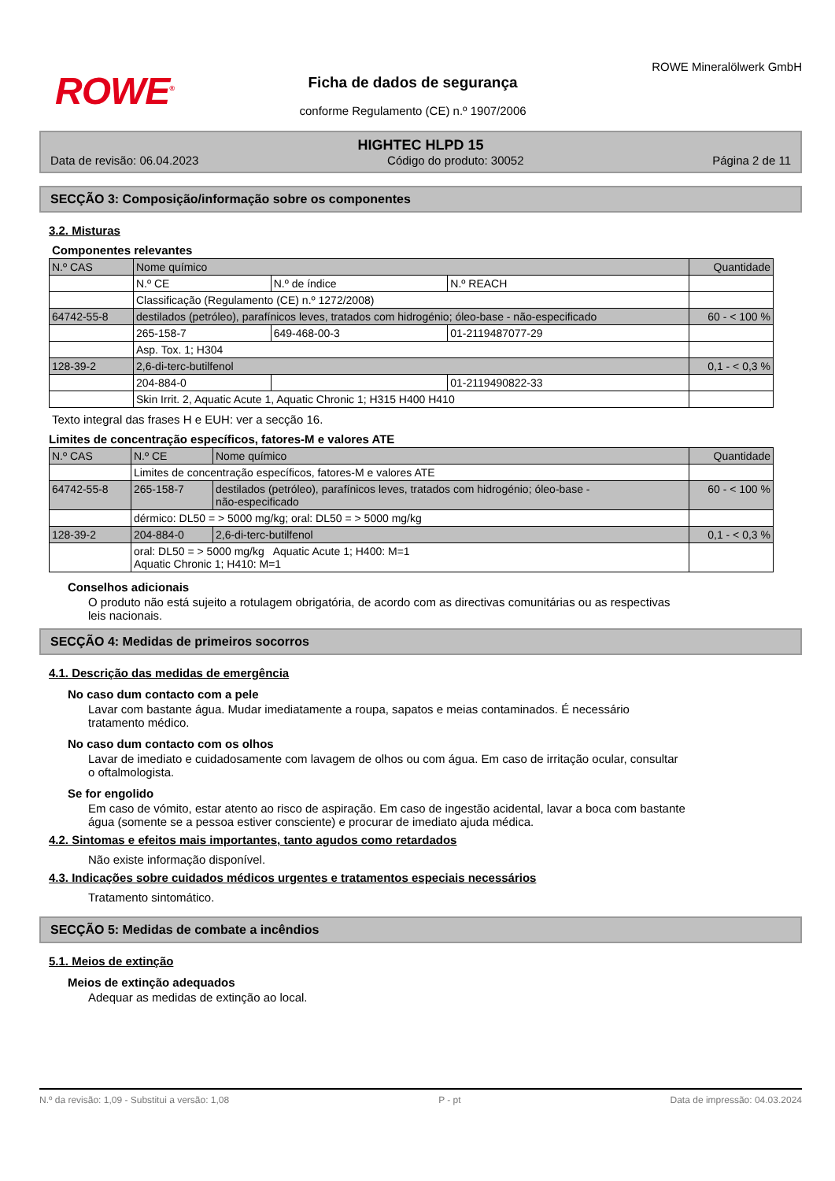ROWE<sup>®</sup>
Ficha de dados de segurança
conforme Regulamento (CE) n.º 1907/2006
ROWE Mineralölwerk GmbH
HIGHTEC HLPD 15
Data de revisão: 06.04.2023 Código do produto: 30052 Página 2 de 11
SECÇÃO 3: Composição/informação sobre os componentes
3.2. Misturas
Componentes relevantes
| N.º CAS | Nome químico | | | Quantidade |
| --- | --- | --- | --- | --- |
| | N.º CE | N.º de índice | N.º REACH | |
| | Classificação (Regulamento (CE) n.º 1272/2008) | | | |
| 64742-55-8 | destilados (petróleo), parafínicos leves, tratados com hidrogénio; óleo-base - não-especificado | | | 60 - < 100 % |
| | 265-158-7 | 649-468-00-3 | 01-2119487077-29 | |
| | Asp. Tox. 1; H304 | | | |
| 128-39-2 | 2,6-di-terc-butilfenol | | | 0,1 - < 0,3 % |
| | 204-884-0 | | 01-2119490822-33 | |
| | Skin Irrit. 2, Aquatic Acute 1, Aquatic Chronic 1; H315 H400 H410 | | | |
Texto integral das frases H e EUH: ver a secção 16.
Limites de concentração específicos, fatores-M e valores ATE
| N.º CAS | N.º CE | Nome químico | Quantidade |
| --- | --- | --- | --- |
| | Limites de concentração específicos, fatores-M e valores ATE | | |
| 64742-55-8 | 265-158-7 | destilados (petróleo), parafínicos leves, tratados com hidrogénio; óleo-base - não-especificado | 60 - < 100 % |
| | dérmico: DL50 = > 5000 mg/kg; oral: DL50 = > 5000 mg/kg | | |
| 128-39-2 | 204-884-0 | 2,6-di-terc-butilfenol | 0,1 - < 0,3 % |
| | oral: DL50 = > 5000 mg/kg Aquatic Acute 1; H400: M=1 Aquatic Chronic 1; H410: M=1 | | |
Conselhos adicionais
O produto não está sujeito a rotulagem obrigatória, de acordo com as directivas comunitárias ou as respectivas leis nacionais.
SECÇÃO 4: Medidas de primeiros socorros
4.1. Descrição das medidas de emergência
No caso dum contacto com a pele
Lavar com bastante água. Mudar imediatamente a roupa, sapatos e meias contaminados. É necessário tratamento médico.
No caso dum contacto com os olhos
Lavar de imediato e cuidadosamente com lavagem de olhos ou com água. Em caso de irritação ocular, consultar o oftalmologista.
Se for engolido
Em caso de vómito, estar atento ao risco de aspiração. Em caso de ingestão acidental, lavar a boca com bastante água (somente se a pessoa estiver consciente) e procurar de imediato ajuda médica.
4.2. Sintomas e efeitos mais importantes, tanto agudos como retardados
Não existe informação disponível.
4.3. Indicações sobre cuidados médicos urgentes e tratamentos especiais necessários
Tratamento sintomático.
SECÇÃO 5: Medidas de combate a incêndios
5.1. Meios de extinção
Meios de extinção adequados
Adequar as medidas de extinção ao local.
N.º da revisão: 1,09 - Substitui a versão: 1,08 P - pt Data de impressão: 04.03.2024